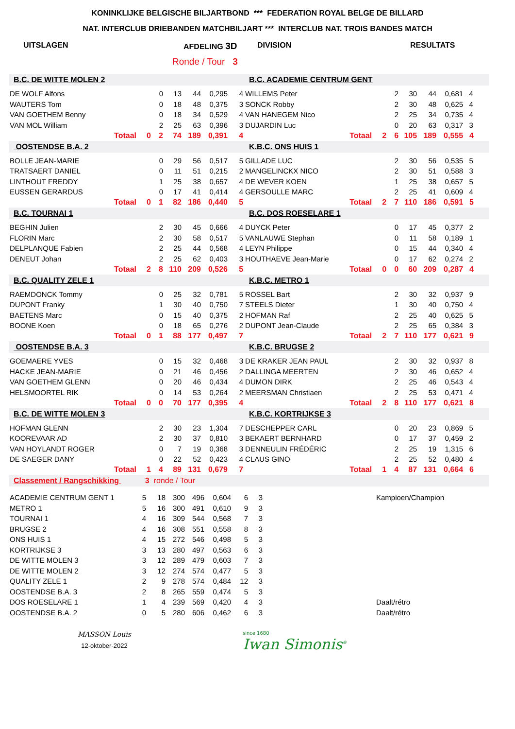KONINKLIJKE BELGISCHE BILJARTBOND *** FEDERATION ROYAL BELGE DE BILLARD
NAT. INTERCLUB DRIEBANDEN MATCHBILJART *** INTERCLUB NAT. TROIS BANDES MATCH
UITSLAGEN AFDELING 3D DIVISION RESULTATS
Ronde / Tour 3
| B.C. DE WITTE MOLEN 2 | | | | | | | B.C. ACADEMIE CENTRUM GENT | | | | | | |
| DE WOLF Alfons | | 0 | 13 | 44 | 0,295 | 4 | WILLEMS Peter | | 2 | 30 | 44 | 0,681 | 4 |
| WAUTERS Tom | | 0 | 18 | 48 | 0,375 | 3 | SONCK Robby | | 2 | 30 | 48 | 0,625 | 4 |
| VAN GOETHEM Benny | | 0 | 18 | 34 | 0,529 | 4 | VAN HANEGEM Nico | | 2 | 25 | 34 | 0,735 | 4 |
| VAN MOL William | | 2 | 25 | 63 | 0,396 | 3 | DUJARDIN Luc | | 0 | 20 | 63 | 0,317 | 3 |
| Totaal | 0 | 2 | 74 | 189 | 0,391 | 4 | Totaal | 2 | 6 | 105 | 189 | 0,555 | 4 |
| OOSTENDSE B.A. 2 | | | | | | | K.B.C. ONS HUIS 1 | | | | | | |
| BOLLE JEAN-MARIE | | 0 | 29 | 56 | 0,517 | 5 | GILLADE LUC | | 2 | 30 | 56 | 0,535 | 5 |
| TRATSAERT DANIEL | | 0 | 11 | 51 | 0,215 | 2 | MANGELINCKX NICO | | 2 | 30 | 51 | 0,588 | 3 |
| LINTHOUT FREDDY | | 1 | 25 | 38 | 0,657 | 4 | DE WEVER KOEN | | 1 | 25 | 38 | 0,657 | 5 |
| EUSSEN GERARDUS | | 0 | 17 | 41 | 0,414 | 4 | GERSOULLE MARC | | 2 | 25 | 41 | 0,609 | 4 |
| Totaal | 0 | 1 | 82 | 186 | 0,440 | 5 | Totaal | 2 | 7 | 110 | 186 | 0,591 | 5 |
| B.C. TOURNAI 1 | | | | | | | B.C. DOS ROESELARE 1 | | | | | | |
| BEGHIN Julien | | 2 | 30 | 45 | 0,666 | 4 | DUYCK Peter | | 0 | 17 | 45 | 0,377 | 2 |
| FLORIN Marc | | 2 | 30 | 58 | 0,517 | 5 | VANLAUWE Stephan | | 0 | 11 | 58 | 0,189 | 1 |
| DELPLANQUE Fabien | | 2 | 25 | 44 | 0,568 | 4 | LEYN Philippe | | 0 | 15 | 44 | 0,340 | 4 |
| DENEUT Johan | | 2 | 25 | 62 | 0,403 | 3 | HOUTHAEVE Jean-Marie | | 0 | 17 | 62 | 0,274 | 2 |
| Totaal | 2 | 8 | 110 | 209 | 0,526 | 5 | Totaal | 0 | 0 | 60 | 209 | 0,287 | 4 |
| B.C. QUALITY ZELE 1 | | | | | | | K.B.C. METRO 1 | | | | | | |
| RAEMDONCK Tommy | | 0 | 25 | 32 | 0,781 | 5 | ROSSEL Bart | | 2 | 30 | 32 | 0,937 | 9 |
| DUPONT Franky | | 1 | 30 | 40 | 0,750 | 7 | STEELS Dieter | | 1 | 30 | 40 | 0,750 | 4 |
| BAETENS Marc | | 0 | 15 | 40 | 0,375 | 2 | HOFMAN Raf | | 2 | 25 | 40 | 0,625 | 5 |
| BOONE Koen | | 0 | 18 | 65 | 0,276 | 2 | DUPONT Jean-Claude | | 2 | 25 | 65 | 0,384 | 3 |
| Totaal | 0 | 1 | 88 | 177 | 0,497 | 7 | Totaal | 2 | 7 | 110 | 177 | 0,621 | 9 |
| OOSTENDSE B.A. 3 | | | | | | | K.B.C. BRUGSE 2 | | | | | | |
| GOEMAERE YVES | | 0 | 15 | 32 | 0,468 | 3 | DE KRAKER JEAN PAUL | | 2 | 30 | 32 | 0,937 | 8 |
| HACKE JEAN-MARIE | | 0 | 21 | 46 | 0,456 | 2 | DALLINGA MEERTEN | | 2 | 30 | 46 | 0,652 | 4 |
| VAN GOETHEM GLENN | | 0 | 20 | 46 | 0,434 | 4 | DUMON DIRK | | 2 | 25 | 46 | 0,543 | 4 |
| HELSMOORTEL RIK | | 0 | 14 | 53 | 0,264 | 2 | MEERSMAN Christiaen | | 2 | 25 | 53 | 0,471 | 4 |
| Totaal | 0 | 0 | 70 | 177 | 0,395 | 4 | Totaal | 2 | 8 | 110 | 177 | 0,621 | 8 |
| B.C. DE WITTE MOLEN 3 | | | | | | | K.B.C. KORTRIJKSE 3 | | | | | | |
| HOFMAN GLENN | | 2 | 30 | 23 | 1,304 | 7 | DESCHEPPER CARL | | 0 | 20 | 23 | 0,869 | 5 |
| KOOREVAAR AD | | 2 | 30 | 37 | 0,810 | 3 | BEKAERT BERNHARD | | 0 | 17 | 37 | 0,459 | 2 |
| VAN HOYLANDT ROGER | | 0 | 7 | 19 | 0,368 | 3 | DENNEULIN FRÉDÉRIC | | 2 | 25 | 19 | 1,315 | 6 |
| DE SAEGER DANY | | 0 | 22 | 52 | 0,423 | 4 | CLAUS GINO | | 2 | 25 | 52 | 0,480 | 4 |
| Totaal | 1 | 4 | 89 | 131 | 0,679 | 7 | Totaal | 1 | 4 | 87 | 131 | 0,664 | 6 |
| Classement / Rangschikking 3 ronde / Tour | | | | | | | | | | | | | |
| ACADEMIE CENTRUM GENT 1 | 5 | 18 | 300 | 496 | 0,604 | 6 | 3 | | Kampioen/Champion |
| METRO 1 | 5 | 16 | 300 | 491 | 0,610 | 9 | 3 | | |
| TOURNAI 1 | 4 | 16 | 309 | 544 | 0,568 | 7 | 3 | | |
| BRUGSE 2 | 4 | 16 | 308 | 551 | 0,558 | 8 | 3 | | |
| ONS HUIS 1 | 4 | 15 | 272 | 546 | 0,498 | 5 | 3 | | |
| KORTRIJKSE 3 | 3 | 13 | 280 | 497 | 0,563 | 6 | 3 | | |
| DE WITTE MOLEN 3 | 3 | 12 | 289 | 479 | 0,603 | 7 | 3 | | |
| DE WITTE MOLEN 2 | 3 | 12 | 274 | 574 | 0,477 | 5 | 3 | | |
| QUALITY ZELE 1 | 2 | 9 | 278 | 574 | 0,484 | 12 | 3 | | |
| OOSTENDSE B.A. 3 | 2 | 8 | 265 | 559 | 0,474 | 5 | 3 | | |
| DOS ROESELARE 1 | 1 | 4 | 239 | 569 | 0,420 | 4 | 3 | | Daalt/rétro |
| OOSTENDSE B.A. 2 | 0 | 5 | 280 | 606 | 0,462 | 6 | 3 | | Daalt/rétro |
MASSON Louis
12-oktober-2022
since 1680
Iwan Simonis<sup>®</sup>